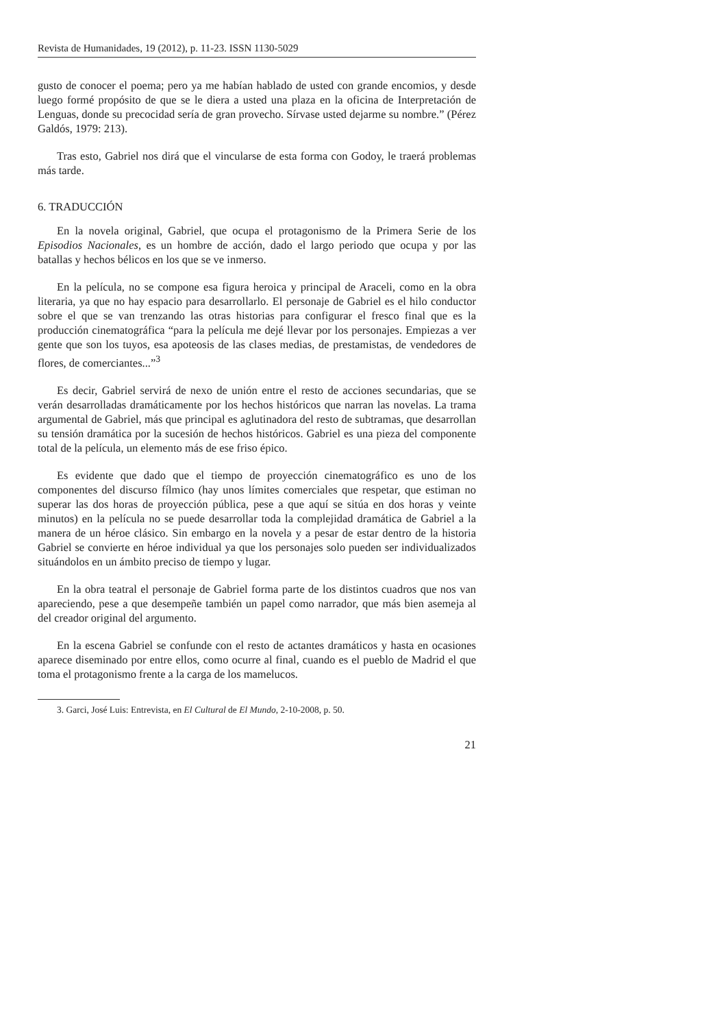Revista de Humanidades, 19 (2012), p. 11-23. ISSN 1130-5029
gusto de conocer el poema; pero ya me habían hablado de usted con grande encomios, y desde luego formé propósito de que se le diera a usted una plaza en la oficina de Interpretación de Lenguas, donde su precocidad sería de gran provecho. Sírvase usted dejarme su nombre.” (Pérez Galdós, 1979: 213).
Tras esto, Gabriel nos dirá que el vincularse de esta forma con Godoy, le traerá problemas más tarde.
6. TRADUCCIÓN
En la novela original, Gabriel, que ocupa el protagonismo de la Primera Serie de los Episodios Nacionales, es un hombre de acción, dado el largo periodo que ocupa y por las batallas y hechos bélicos en los que se ve inmerso.
En la película, no se compone esa figura heroica y principal de Araceli, como en la obra literaria, ya que no hay espacio para desarrollarlo. El personaje de Gabriel es el hilo conductor sobre el que se van trenzando las otras historias para configurar el fresco final que es la producción cinematográfica “para la película me dejé llevar por los personajes. Empiezas a ver gente que son los tuyos, esa apoteosis de las clases medias, de prestamistas, de vendedores de flores, de comerciantes...”<sup>3</sup>
Es decir, Gabriel servirá de nexo de unión entre el resto de acciones secundarias, que se verán desarrolladas dramáticamente por los hechos históricos que narran las novelas. La trama argumental de Gabriel, más que principal es aglutinadora del resto de subtramas, que desarrollan su tensión dramática por la sucesión de hechos históricos. Gabriel es una pieza del componente total de la película, un elemento más de ese friso épico.
Es evidente que dado que el tiempo de proyección cinematográfico es uno de los componentes del discurso fílmico (hay unos límites comerciales que respetar, que estiman no superar las dos horas de proyección pública, pese a que aquí se sitúa en dos horas y veinte minutos) en la película no se puede desarrollar toda la complejidad dramática de Gabriel a la manera de un héroe clásico. Sin embargo en la novela y a pesar de estar dentro de la historia Gabriel se convierte en héroe individual ya que los personajes solo pueden ser individualizados situándolos en un ámbito preciso de tiempo y lugar.
En la obra teatral el personaje de Gabriel forma parte de los distintos cuadros que nos van apareciendo, pese a que desempeñe también un papel como narrador, que más bien asemeja al del creador original del argumento.
En la escena Gabriel se confunde con el resto de actantes dramáticos y hasta en ocasiones aparece diseminado por entre ellos, como ocurre al final, cuando es el pueblo de Madrid el que toma el protagonismo frente a la carga de los mamelucos.
3. Garci, José Luis: Entrevista, en El Cultural de El Mundo, 2-10-2008, p. 50.
21